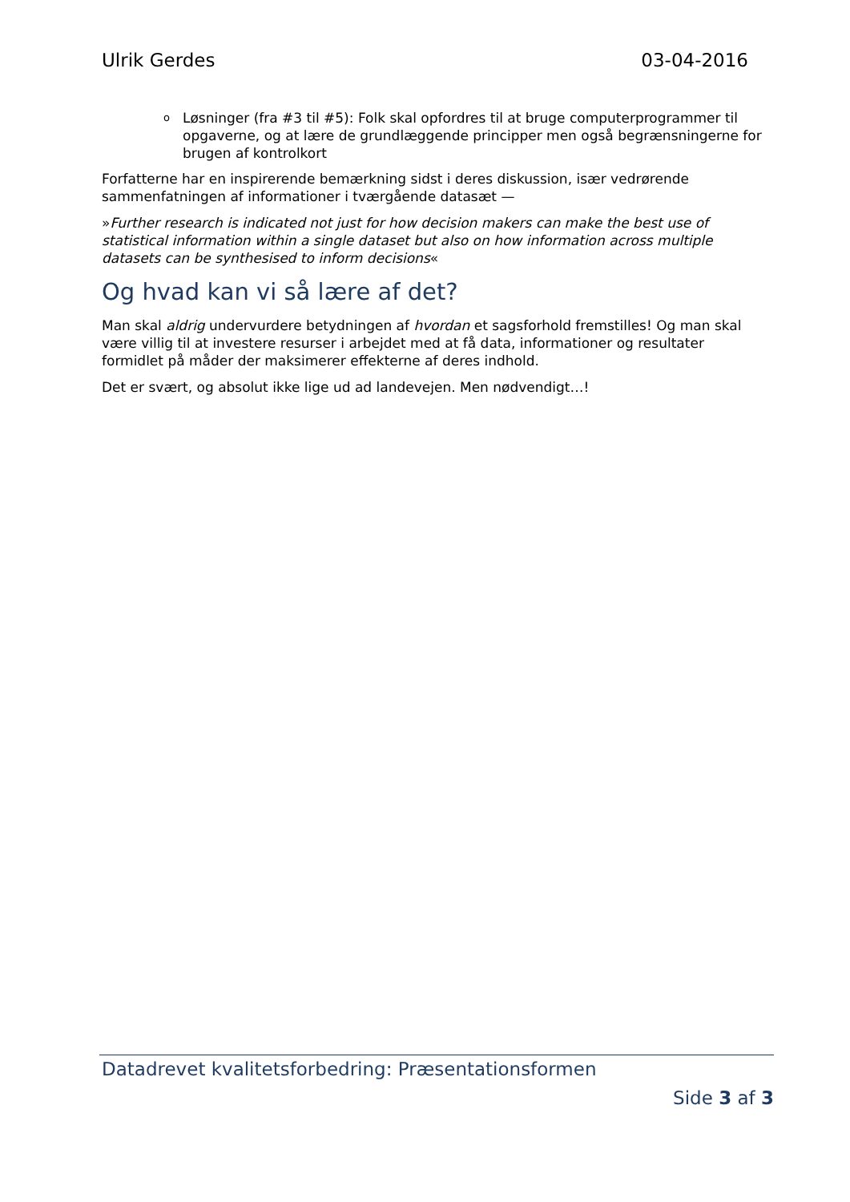Ulrik Gerdes 03-04-2016
o Løsninger (fra #3 til #5): Folk skal opfordres til at bruge computerprogrammer til opgaverne, og at lære de grundlæggende principper men også begrænsningerne for brugen af kontrolkort
Forfatterne har en inspirerende bemærkning sidst i deres diskussion, især vedrørende sammenfatningen af informationer i tværgående datasæt —
»Further research is indicated not just for how decision makers can make the best use of statistical information within a single dataset but also on how information across multiple datasets can be synthesised to inform decisions«
Og hvad kan vi så lære af det?
Man skal aldrig undervurdere betydningen af hvordan et sagsforhold fremstilles! Og man skal være villig til at investere resurser i arbejdet med at få data, informationer og resultater formidlet på måder der maksimerer effekterne af deres indhold.
Det er svært, og absolut ikke lige ud ad landevejen. Men nødvendigt…!
Datadrevet kvalitetsforbedring: Præsentationsformen
Side 3 af 3